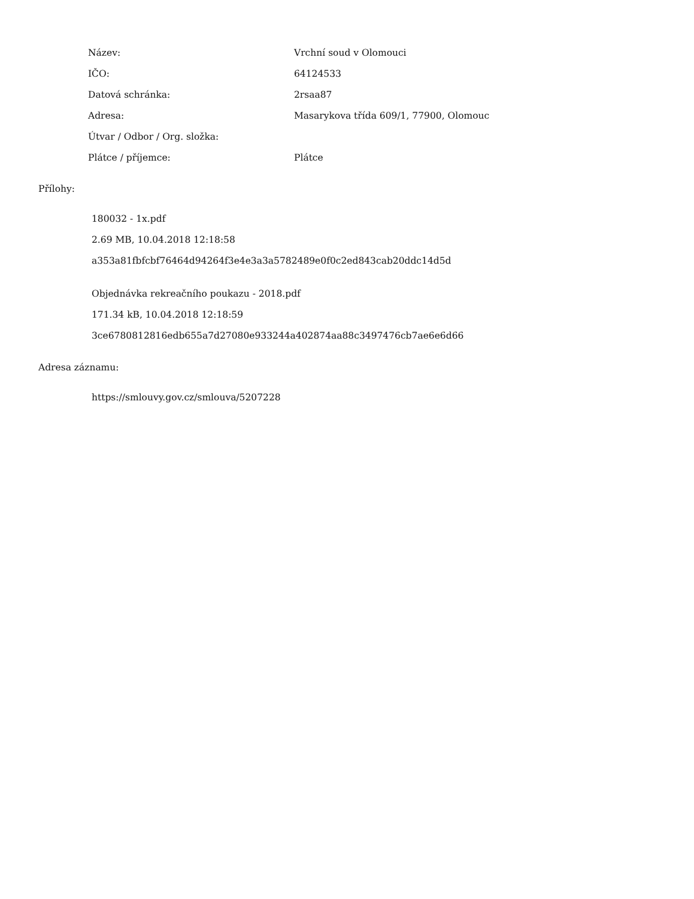| Název: | Vrchní soud v Olomouci |
| IČO: | 64124533 |
| Datová schránka: | 2rsaa87 |
| Adresa: | Masarykova třída 609/1, 77900, Olomouc |
| Útvar / Odbor / Org. složka: | |
| Plátce / příjemce: | Plátce |
Přílohy:
180032 - 1x.pdf
2.69 MB, 10.04.2018 12:18:58
a353a81fbfcbf76464d94264f3e4e3a3a5782489e0f0c2ed843cab20ddc14d5d
Objednávka rekreačního poukazu - 2018.pdf
171.34 kB, 10.04.2018 12:18:59
3ce6780812816edb655a7d27080e933244a402874aa88c3497476cb7ae6e6d66
Adresa záznamu:
https://smlouvy.gov.cz/smlouva/5207228